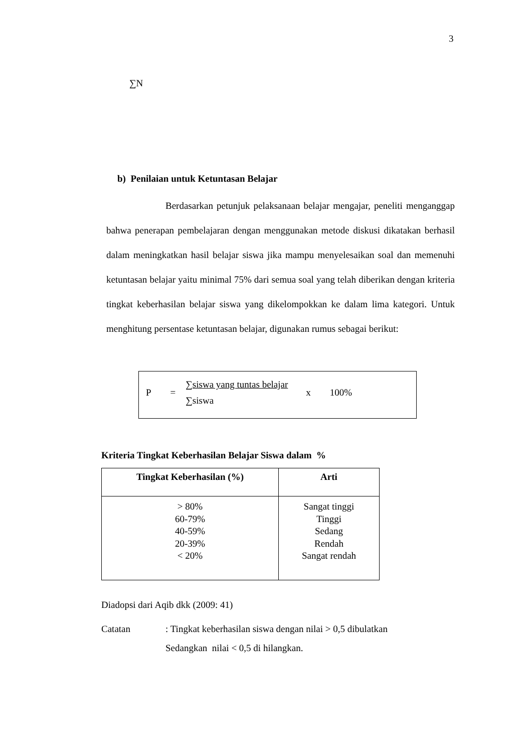3
∑N
b) Penilaian untuk Ketuntasan Belajar
Berdasarkan petunjuk pelaksanaan belajar mengajar, peneliti menganggap bahwa penerapan pembelajaran dengan menggunakan metode diskusi dikatakan berhasil dalam meningkatkan hasil belajar siswa jika mampu menyelesaikan soal dan memenuhi ketuntasan belajar yaitu minimal 75% dari semua soal yang telah diberikan dengan kriteria tingkat keberhasilan belajar siswa yang dikelompokkan ke dalam lima kategori. Untuk menghitung persentase ketuntasan belajar, digunakan rumus sebagai berikut:
P =
∑siswa yang tuntas belajar
∑siswa
x 100%
Kriteria Tingkat Keberhasilan Belajar Siswa dalam %
| Tingkat Keberhasilan (%) | Arti |
| --- | --- |
| > 80% 60-79% 40-59% 20-39% < 20% | Sangat tinggi Tinggi Sedang Rendah Sangat rendah |
Diadopsi dari Aqib dkk (2009: 41)
Catatan : Tingkat keberhasilan siswa dengan nilai > 0,5 dibulatkan
Sedangkan nilai < 0,5 di hilangkan.